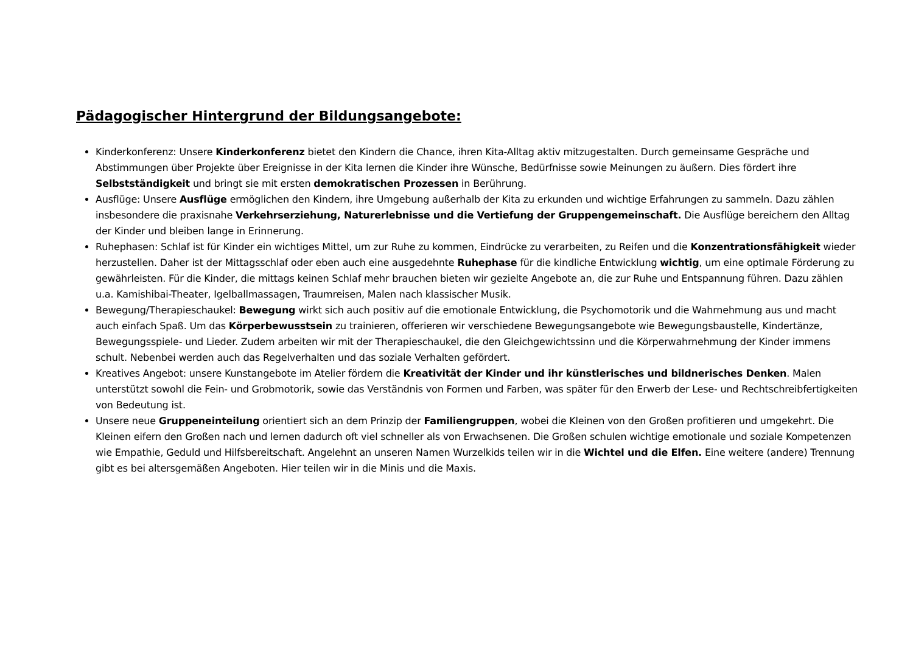Pädagogischer Hintergrund der Bildungsangebote:
Kinderkonferenz: Unsere Kinderkonferenz bietet den Kindern die Chance, ihren Kita-Alltag aktiv mitzugestalten. Durch gemeinsame Gespräche und Abstimmungen über Projekte über Ereignisse in der Kita lernen die Kinder ihre Wünsche, Bedürfnisse sowie Meinungen zu äußern. Dies fördert ihre Selbstständigkeit und bringt sie mit ersten demokratischen Prozessen in Berührung.
Ausflüge: Unsere Ausflüge ermöglichen den Kindern, ihre Umgebung außerhalb der Kita zu erkunden und wichtige Erfahrungen zu sammeln. Dazu zählen insbesondere die praxisnahe Verkehrserziehung, Naturerlebnisse und die Vertiefung der Gruppengemeinschaft. Die Ausflüge bereichern den Alltag der Kinder und bleiben lange in Erinnerung.
Ruhephasen: Schlaf ist für Kinder ein wichtiges Mittel, um zur Ruhe zu kommen, Eindrücke zu verarbeiten, zu Reifen und die Konzentrationsfähigkeit wieder herzustellen. Daher ist der Mittagsschlaf oder eben auch eine ausgedehnte Ruhephase für die kindliche Entwicklung wichtig, um eine optimale Förderung zu gewährleisten. Für die Kinder, die mittags keinen Schlaf mehr brauchen bieten wir gezielte Angebote an, die zur Ruhe und Entspannung führen. Dazu zählen u.a. Kamishibai-Theater, Igelballmassagen, Traumreisen, Malen nach klassischer Musik.
Bewegung/Therapieschaukel: Bewegung wirkt sich auch positiv auf die emotionale Entwicklung, die Psychomotorik und die Wahrnehmung aus und macht auch einfach Spaß. Um das Körperbewusstsein zu trainieren, offerieren wir verschiedene Bewegungsangebote wie Bewegungsbaustelle, Kindertänze, Bewegungsspiele- und Lieder. Zudem arbeiten wir mit der Therapieschaukel, die den Gleichgewichtssinn und die Körperwahrnehmung der Kinder immens schult. Nebenbei werden auch das Regelverhalten und das soziale Verhalten gefördert.
Kreatives Angebot: unsere Kunstangebote im Atelier fördern die Kreativität der Kinder und ihr künstlerisches und bildnerisches Denken. Malen unterstützt sowohl die Fein- und Grobmotorik, sowie das Verständnis von Formen und Farben, was später für den Erwerb der Lese- und Rechtschreibfertigkeiten von Bedeutung ist.
Unsere neue Gruppeneinteilung orientiert sich an dem Prinzip der Familiengruppen, wobei die Kleinen von den Großen profitieren und umgekehrt. Die Kleinen eifern den Großen nach und lernen dadurch oft viel schneller als von Erwachsenen. Die Großen schulen wichtige emotionale und soziale Kompetenzen wie Empathie, Geduld und Hilfsbereitschaft. Angelehnt an unseren Namen Wurzelkids teilen wir in die Wichtel und die Elfen. Eine weitere (andere) Trennung gibt es bei altersgemäßen Angeboten. Hier teilen wir in die Minis und die Maxis.